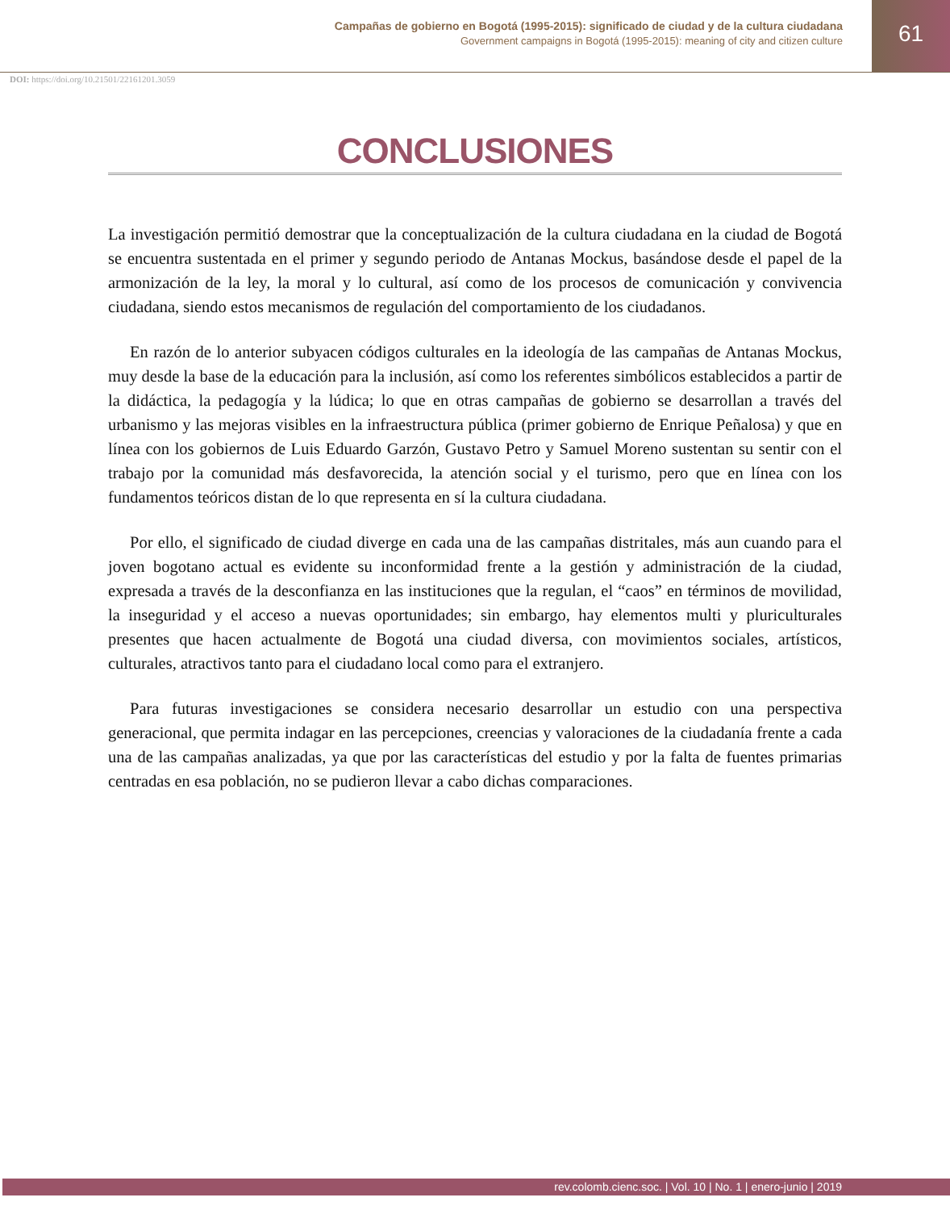Campañas de gobierno en Bogotá (1995-2015): significado de ciudad y de la cultura ciudadana
Government campaigns in Bogotá (1995-2015): meaning of city and citizen culture
61
DOI: https://doi.org/10.21501/22161201.3059
CONCLUSIONES
La investigación permitió demostrar que la conceptualización de la cultura ciudadana en la ciudad de Bogotá se encuentra sustentada en el primer y segundo periodo de Antanas Mockus, basándose desde el papel de la armonización de la ley, la moral y lo cultural, así como de los procesos de comunicación y convivencia ciudadana, siendo estos mecanismos de regulación del comportamiento de los ciudadanos.
En razón de lo anterior subyacen códigos culturales en la ideología de las campañas de Antanas Mockus, muy desde la base de la educación para la inclusión, así como los referentes simbólicos establecidos a partir de la didáctica, la pedagogía y la lúdica; lo que en otras campañas de gobierno se desarrollan a través del urbanismo y las mejoras visibles en la infraestructura pública (primer gobierno de Enrique Peñalosa) y que en línea con los gobiernos de Luis Eduardo Garzón, Gustavo Petro y Samuel Moreno sustentan su sentir con el trabajo por la comunidad más desfavorecida, la atención social y el turismo, pero que en línea con los fundamentos teóricos distan de lo que representa en sí la cultura ciudadana.
Por ello, el significado de ciudad diverge en cada una de las campañas distritales, más aun cuando para el joven bogotano actual es evidente su inconformidad frente a la gestión y administración de la ciudad, expresada a través de la desconfianza en las instituciones que la regulan, el “caos” en términos de movilidad, la inseguridad y el acceso a nuevas oportunidades; sin embargo, hay elementos multi y pluriculturales presentes que hacen actualmente de Bogotá una ciudad diversa, con movimientos sociales, artísticos, culturales, atractivos tanto para el ciudadano local como para el extranjero.
Para futuras investigaciones se considera necesario desarrollar un estudio con una perspectiva generacional, que permita indagar en las percepciones, creencias y valoraciones de la ciudadanía frente a cada una de las campañas analizadas, ya que por las características del estudio y por la falta de fuentes primarias centradas en esa población, no se pudieron llevar a cabo dichas comparaciones.
rev.colomb.cienc.soc. | Vol. 10 | No. 1 | enero-junio | 2019